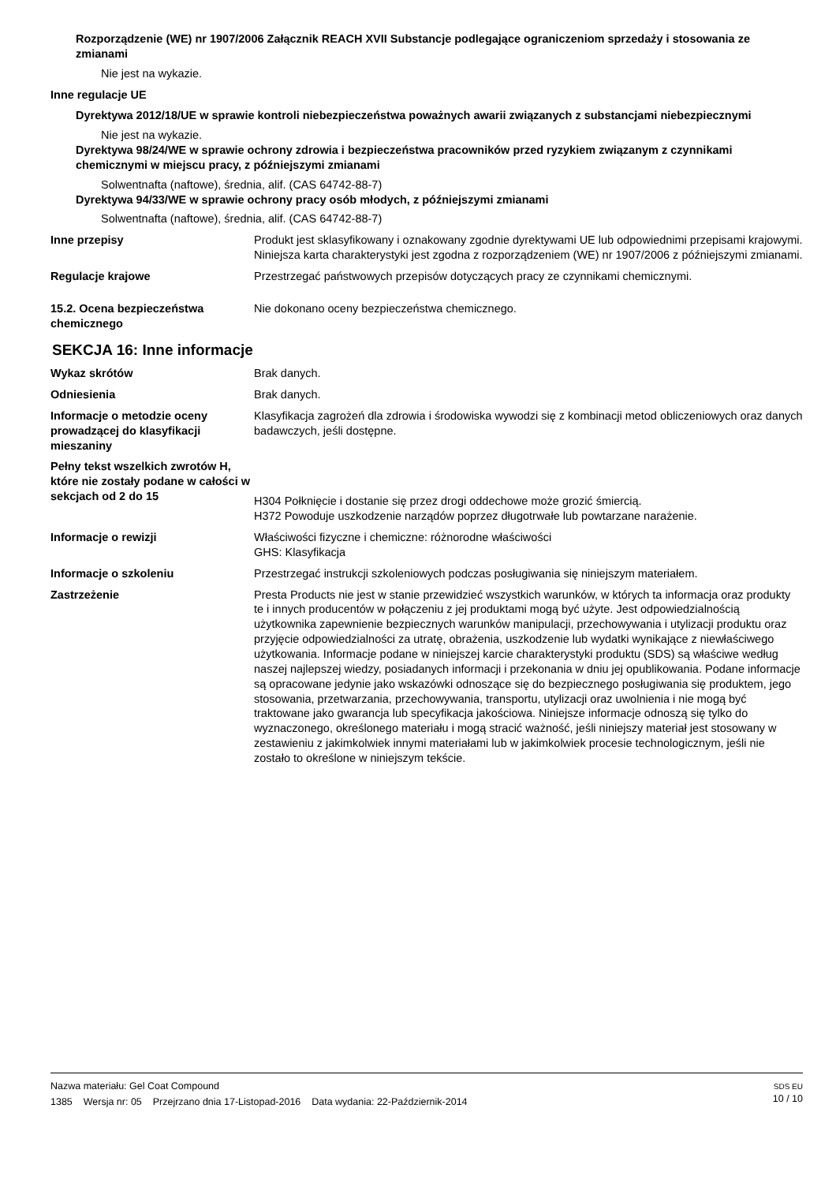Rozporządzenie (WE) nr 1907/2006 Załącznik REACH XVII Substancje podlegające ograniczeniom sprzedaży i stosowania ze zmianami
Nie jest na wykazie.
Inne regulacje UE
Dyrektywa 2012/18/UE w sprawie kontroli niebezpieczeństwa poważnych awarii związanych z substancjami niebezpiecznymi
Nie jest na wykazie.
Dyrektywa 98/24/WE w sprawie ochrony zdrowia i bezpieczeństwa pracowników przed ryzykiem związanym z czynnikami chemicznymi w miejscu pracy, z późniejszymi zmianami
Solwentnafta (naftowe), średnia, alif. (CAS 64742-88-7)
Dyrektywa 94/33/WE w sprawie ochrony pracy osób młodych, z późniejszymi zmianami
Solwentnafta (naftowe), średnia, alif. (CAS 64742-88-7)
Inne przepisy Produkt jest sklasyfikowany i oznakowany zgodnie dyrektywami UE lub odpowiednimi przepisami krajowymi. Niniejsza karta charakterystyki jest zgodna z rozporządzeniem (WE) nr 1907/2006 z późniejszymi zmianami.
Regulacje krajowe Przestrzegać państwowych przepisów dotyczących pracy ze czynnikami chemicznymi.
15.2. Ocena bezpieczeństwa chemicznego
Nie dokonano oceny bezpieczeństwa chemicznego.
SEKCJA 16: Inne informacje
Wykaz skrótów Brak danych.
Odniesienia Brak danych.
Informacje o metodzie oceny prowadzącej do klasyfikacji mieszaniny
Klasyfikacja zagrożeń dla zdrowia i środowiska wywodzi się z kombinacji metod obliczeniowych oraz danych badawczych, jeśli dostępne.
Pełny tekst wszelkich zwrotów H, które nie zostały podane w całości w sekcjach od 2 do 15
H304 Połknięcie i dostanie się przez drogi oddechowe może grozić śmiercią.
H372 Powoduje uszkodzenie narządów poprzez długotrwałe lub powtarzane narażenie.
Informacje o rewizji Właściwości fizyczne i chemiczne: różnorodne właściwości
GHS: Klasyfikacja
Informacje o szkoleniu Przestrzegać instrukcji szkoleniowych podczas posługiwania się niniejszym materiałem.
Zastrzeżenie Presta Products nie jest w stanie przewidzieć wszystkich warunków, w których ta informacja oraz produkty te i innych producentów w połączeniu z jej produktami mogą być użyte. Jest odpowiedzialnością użytkownika zapewnienie bezpiecznych warunków manipulacji, przechowywania i utylizacji produktu oraz przyjęcie odpowiedzialności za utratę, obrażenia, uszkodzenie lub wydatki wynikające z niewłaściwego użytkowania. Informacje podane w niniejszej karcie charakterystyki produktu (SDS) są właściwe według naszej najlepszej wiedzy, posiadanych informacji i przekonania w dniu jej opublikowania. Podane informacje są opracowane jedynie jako wskazówki odnoszące się do bezpiecznego posługiwania się produktem, jego stosowania, przetwarzania, przechowywania, transportu, utylizacji oraz uwolnienia i nie mogą być traktowane jako gwarancja lub specyfikacja jakościowa. Niniejsze informacje odnoszą się tylko do wyznaczonego, określonego materiału i mogą stracić ważność, jeśli niniejszy materiał jest stosowany w zestawieniu z jakimkolwiek innymi materiałami lub w jakimkolwiek procesie technologicznym, jeśli nie zostało to określone w niniejszym tekście.
Nazwa materiału: Gel Coat Compound
1385 Wersja nr: 05 Przejrzano dnia 17-Listopad-2016 Data wydania: 22-Październik-2014
SDS EU
10 / 10